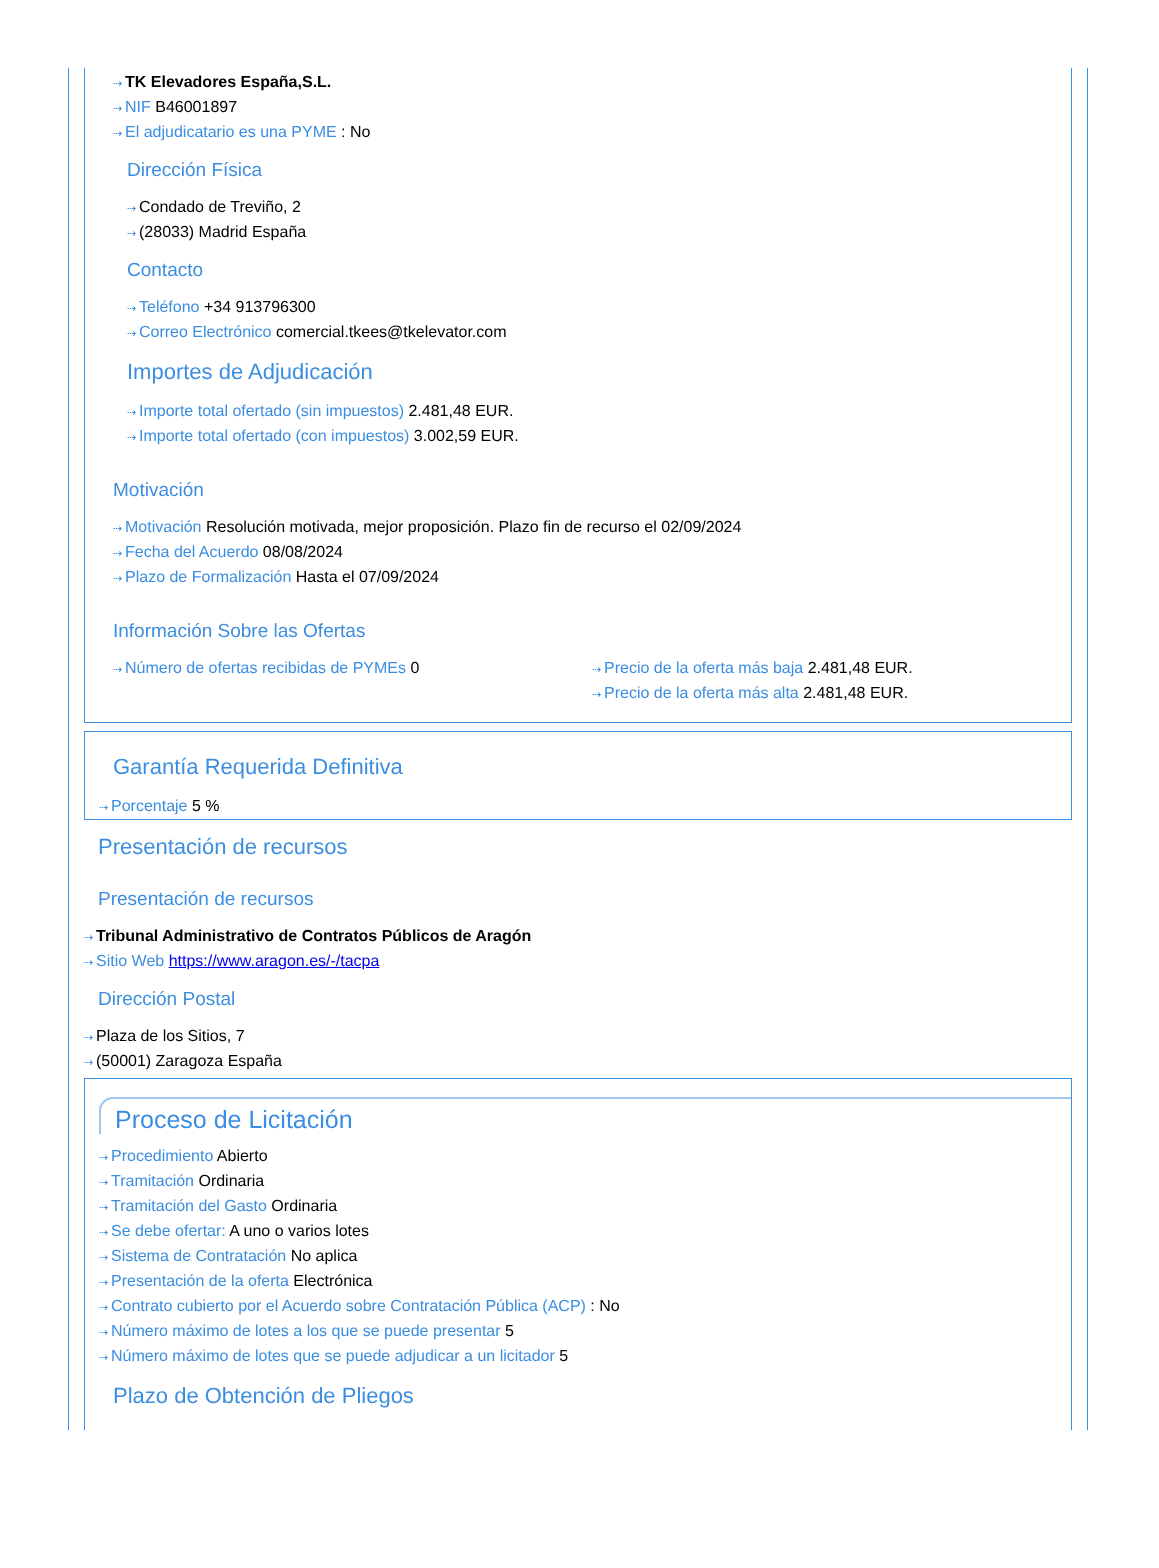⇢ TK Elevadores España,S.L.
⇢ NIF B46001897
⇢ El adjudicatario es una PYME : No
Dirección Física
⇢ Condado de Treviño, 2
⇢ (28033) Madrid España
Contacto
⇢ Teléfono +34 913796300
⇢ Correo Electrónico comercial.tkees@tkelevator.com
Importes de Adjudicación
⇢ Importe total ofertado (sin impuestos) 2.481,48 EUR.
⇢ Importe total ofertado (con impuestos) 3.002,59 EUR.
Motivación
⇢ Motivación Resolución motivada, mejor proposición. Plazo fin de recurso el 02/09/2024
⇢ Fecha del Acuerdo 08/08/2024
⇢ Plazo de Formalización Hasta el 07/09/2024
Información Sobre las Ofertas
⇢ Número de ofertas recibidas de PYMEs 0
⇢ Precio de la oferta más baja 2.481,48 EUR.
⇢ Precio de la oferta más alta 2.481,48 EUR.
Garantía Requerida Definitiva
⇢ Porcentaje 5 %
Presentación de recursos
Presentación de recursos
⇢ Tribunal Administrativo de Contratos Públicos de Aragón
⇢ Sitio Web https://www.aragon.es/-/tacpa
Dirección Postal
⇢ Plaza de los Sitios, 7
⇢ (50001) Zaragoza España
Proceso de Licitación
⇢ Procedimiento Abierto
⇢ Tramitación Ordinaria
⇢ Tramitación del Gasto Ordinaria
⇢ Se debe ofertar: A uno o varios lotes
⇢ Sistema de Contratación No aplica
⇢ Presentación de la oferta Electrónica
⇢ Contrato cubierto por el Acuerdo sobre Contratación Pública (ACP) : No
⇢ Número máximo de lotes a los que se puede presentar 5
⇢ Número máximo de lotes que se puede adjudicar a un licitador 5
Plazo de Obtención de Pliegos
⇢